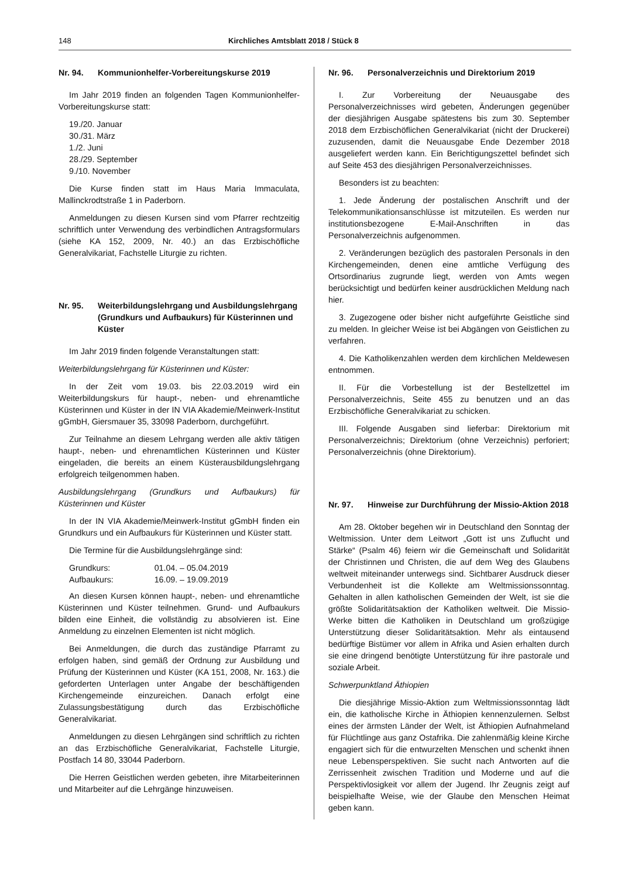148 Kirchliches Amtsblatt 2018 / Stück 8
Nr. 94. Kommunionhelfer-Vorbereitungskurse 2019
Im Jahr 2019 finden an folgenden Tagen Kommunionhelfer-Vorbereitungskurse statt:
19./20. Januar
30./31. März
1./2. Juni
28./29. September
9./10. November
Die Kurse finden statt im Haus Maria Immaculata, Mallinckrodtstraße 1 in Paderborn.
Anmeldungen zu diesen Kursen sind vom Pfarrer rechtzeitig schriftlich unter Verwendung des verbindlichen Antragsformulars (siehe KA 152, 2009, Nr. 40.) an das Erzbischöfliche Generalvikariat, Fachstelle Liturgie zu richten.
Nr. 95. Weiterbildungslehrgang und Ausbildungslehrgang (Grundkurs und Aufbaukurs) für Küsterinnen und Küster
Im Jahr 2019 finden folgende Veranstaltungen statt:
Weiterbildungslehrgang für Küsterinnen und Küster:
In der Zeit vom 19.03. bis 22.03.2019 wird ein Weiterbildungskurs für haupt-, neben- und ehrenamtliche Küsterinnen und Küster in der IN VIA Akademie/Meinwerk-Institut gGmbH, Giersmauer 35, 33098 Paderborn, durchgeführt.
Zur Teilnahme an diesem Lehrgang werden alle aktiv tätigen haupt-, neben- und ehrenamtlichen Küsterinnen und Küster eingeladen, die bereits an einem Küsterausbildungslehrgang erfolgreich teilgenommen haben.
Ausbildungslehrgang (Grundkurs und Aufbaukurs) für Küsterinnen und Küster
In der IN VIA Akademie/Meinwerk-Institut gGmbH finden ein Grundkurs und ein Aufbaukurs für Küsterinnen und Küster statt.
Die Termine für die Ausbildungslehrgänge sind:
| Grundkurs: | 01.04. – 05.04.2019 |
| Aufbaukurs: | 16.09. – 19.09.2019 |
An diesen Kursen können haupt-, neben- und ehrenamtliche Küsterinnen und Küster teilnehmen. Grund- und Aufbaukurs bilden eine Einheit, die vollständig zu absolvieren ist. Eine Anmeldung zu einzelnen Elementen ist nicht möglich.
Bei Anmeldungen, die durch das zuständige Pfarramt zu erfolgen haben, sind gemäß der Ordnung zur Ausbildung und Prüfung der Küsterinnen und Küster (KA 151, 2008, Nr. 163.) die geforderten Unterlagen unter Angabe der beschäftigenden Kirchengemeinde einzureichen. Danach erfolgt eine Zulassungsbestätigung durch das Erzbischöfliche Generalvikariat.
Anmeldungen zu diesen Lehrgängen sind schriftlich zu richten an das Erzbischöfliche Generalvikariat, Fachstelle Liturgie, Postfach 14 80, 33044 Paderborn.
Die Herren Geistlichen werden gebeten, ihre Mitarbeiterinnen und Mitarbeiter auf die Lehrgänge hinzuweisen.
Nr. 96. Personalverzeichnis und Direktorium 2019
I. Zur Vorbereitung der Neuausgabe des Personalverzeichnisses wird gebeten, Änderungen gegenüber der diesjährigen Ausgabe spätestens bis zum 30. September 2018 dem Erzbischöflichen Generalvikariat (nicht der Druckerei) zuzusenden, damit die Neuausgabe Ende Dezember 2018 ausgeliefert werden kann. Ein Berichtigungszettel befindet sich auf Seite 453 des diesjährigen Personalverzeichnisses.
Besonders ist zu beachten:
1. Jede Änderung der postalischen Anschrift und der Telekommunikationsanschlüsse ist mitzuteilen. Es werden nur institutionsbezogene E-Mail-Anschriften in das Personalverzeichnis aufgenommen.
2. Veränderungen bezüglich des pastoralen Personals in den Kirchengemeinden, denen eine amtliche Verfügung des Ortsordinarius zugrunde liegt, werden von Amts wegen berücksichtigt und bedürfen keiner ausdrücklichen Meldung nach hier.
3. Zugezogene oder bisher nicht aufgeführte Geistliche sind zu melden. In gleicher Weise ist bei Abgängen von Geistlichen zu verfahren.
4. Die Katholikenzahlen werden dem kirchlichen Meldewesen entnommen.
II. Für die Vorbestellung ist der Bestellzettel im Personalverzeichnis, Seite 455 zu benutzen und an das Erzbischöfliche Generalvikariat zu schicken.
III. Folgende Ausgaben sind lieferbar: Direktorium mit Personalverzeichnis; Direktorium (ohne Verzeichnis) perforiert; Personalverzeichnis (ohne Direktorium).
Nr. 97. Hinweise zur Durchführung der Missio-Aktion 2018
Am 28. Oktober begehen wir in Deutschland den Sonntag der Weltmission. Unter dem Leitwort „Gott ist uns Zuflucht und Stärke“ (Psalm 46) feiern wir die Gemeinschaft und Solidarität der Christinnen und Christen, die auf dem Weg des Glaubens weltweit miteinander unterwegs sind. Sichtbarer Ausdruck dieser Verbundenheit ist die Kollekte am Weltmissionssonntag. Gehalten in allen katholischen Gemeinden der Welt, ist sie die größte Solidaritätsaktion der Katholiken weltweit. Die Missio-Werke bitten die Katholiken in Deutschland um großzügige Unterstützung dieser Solidaritätsaktion. Mehr als eintausend bedürftige Bistümer vor allem in Afrika und Asien erhalten durch sie eine dringend benötigte Unterstützung für ihre pastorale und soziale Arbeit.
Schwerpunktland Äthiopien
Die diesjährige Missio-Aktion zum Weltmissionssonntag lädt ein, die katholische Kirche in Äthiopien kennenzulernen. Selbst eines der ärmsten Länder der Welt, ist Äthiopien Aufnahmeland für Flüchtlinge aus ganz Ostafrika. Die zahlenmäßig kleine Kirche engagiert sich für die entwurzelten Menschen und schenkt ihnen neue Lebensperspektiven. Sie sucht nach Antworten auf die Zerrissenheit zwischen Tradition und Moderne und auf die Perspektivlosigkeit vor allem der Jugend. Ihr Zeugnis zeigt auf beispielhafte Weise, wie der Glaube den Menschen Heimat geben kann.